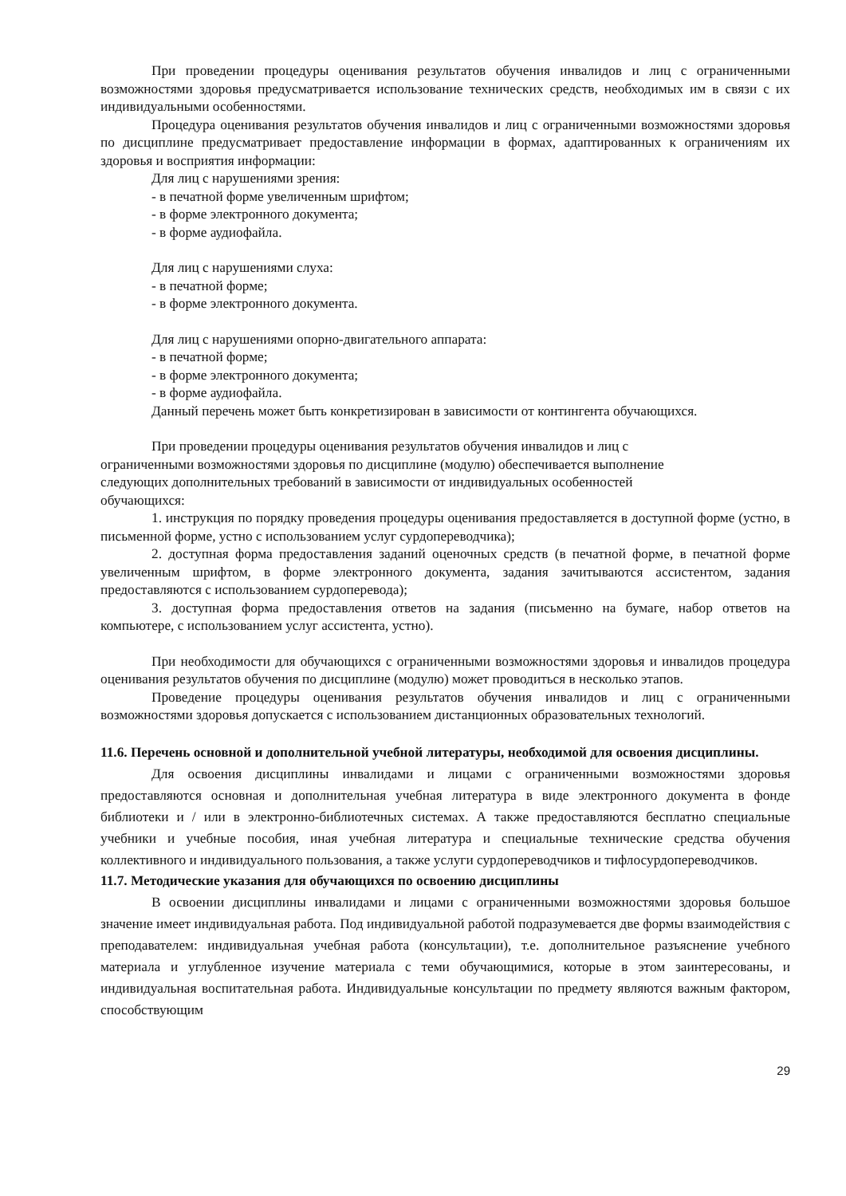При проведении процедуры оценивания результатов обучения инвалидов и лиц с ограниченными возможностями здоровья предусматривается использование технических средств, необходимых им в связи с их индивидуальными особенностями.
Процедура оценивания результатов обучения инвалидов и лиц с ограниченными возможностями здоровья по дисциплине предусматривает предоставление информации в формах, адаптированных к ограничениям их здоровья и восприятия информации:
Для лиц с нарушениями зрения:
- в печатной форме увеличенным шрифтом;
- в форме электронного документа;
- в форме аудиофайла.
Для лиц с нарушениями слуха:
- в печатной форме;
- в форме электронного документа.
Для лиц с нарушениями опорно-двигательного аппарата:
- в печатной форме;
- в форме электронного документа;
- в форме аудиофайла.
Данный перечень может быть конкретизирован в зависимости от контингента обучающихся.
При проведении процедуры оценивания результатов обучения инвалидов и лиц с ограниченными возможностями здоровья по дисциплине (модулю) обеспечивается выполнение следующих дополнительных требований в зависимости от индивидуальных особенностей обучающихся:
1. инструкция по порядку проведения процедуры оценивания предоставляется в доступной форме (устно, в письменной форме, устно с использованием услуг сурдопереводчика);
2. доступная форма предоставления заданий оценочных средств (в печатной форме, в печатной форме увеличенным шрифтом, в форме электронного документа, задания зачитываются ассистентом, задания предоставляются с использованием сурдоперевода);
3. доступная форма предоставления ответов на задания (письменно на бумаге, набор ответов на компьютере, с использованием услуг ассистента, устно).
При необходимости для обучающихся с ограниченными возможностями здоровья и инвалидов процедура оценивания результатов обучения по дисциплине (модулю) может проводиться в несколько этапов.
Проведение процедуры оценивания результатов обучения инвалидов и лиц с ограниченными возможностями здоровья допускается с использованием дистанционных образовательных технологий.
11.6. Перечень основной и дополнительной учебной литературы, необходимой для освоения дисциплины.
Для освоения дисциплины инвалидами и лицами с ограниченными возможностями здоровья предоставляются основная и дополнительная учебная литература в виде электронного документа в фонде библиотеки и / или в электронно-библиотечных системах. А также предоставляются бесплатно специальные учебники и учебные пособия, иная учебная литература и специальные технические средства обучения коллективного и индивидуального пользования, а также услуги сурдопереводчиков и тифлосурдопереводчиков.
11.7. Методические указания для обучающихся по освоению дисциплины
В освоении дисциплины инвалидами и лицами с ограниченными возможностями здоровья большое значение имеет индивидуальная работа. Под индивидуальной работой подразумевается две формы взаимодействия с преподавателем: индивидуальная учебная работа (консультации), т.е. дополнительное разъяснение учебного материала и углубленное изучение материала с теми обучающимися, которые в этом заинтересованы, и индивидуальная воспитательная работа. Индивидуальные консультации по предмету являются важным фактором, способствующим
29